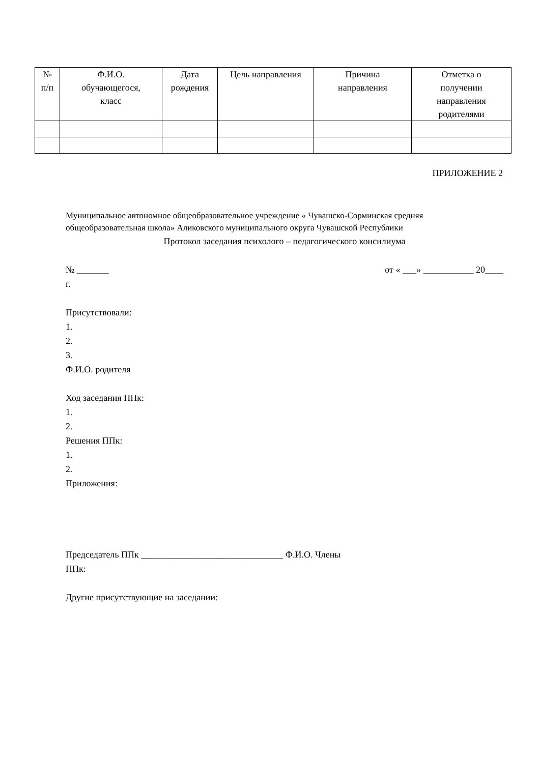| № п/п | Ф.И.О. обучающегося, класс | Дата рождения | Цель направления | Причина направления | Отметка о получении направления родителями |
| --- | --- | --- | --- | --- | --- |
ПРИЛОЖЕНИЕ 2
Муниципальное автономное общеобразовательное учреждение « Чувашско-Сорминская средняя общеобразовательная школа» Аликовского муниципального округа Чувашской Республики
Протокол заседания психолого – педагогического консилиума
№ _______ от « ___» ___________ 20____
г.
Присутствовали:
1.
2.
3.
Ф.И.О. родителя
Ход заседания ППк:
1.
2.
Решения ППк:
1.
2.
Приложения:
Председатель ППк _______________________________ Ф.И.О. Члены
ППк:
Другие присутствующие на заседании: